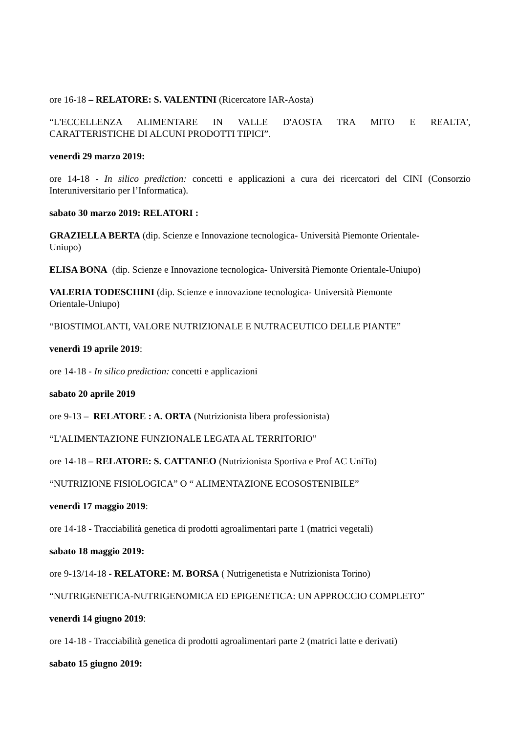ore 16-18 – RELATORE: S. VALENTINI (Ricercatore IAR-Aosta)
“L'ECCELLENZA ALIMENTARE IN VALLE D'AOSTA TRA MITO E REALTA', CARATTERISTICHE DI ALCUNI PRODOTTI TIPICI”.
venerdì 29 marzo 2019:
ore 14-18 - In silico prediction: concetti e applicazioni a cura dei ricercatori del CINI (Consorzio Interuniversitario per l’Informatica).
sabato 30 marzo 2019: RELATORI :
GRAZIELLA BERTA (dip. Scienze e Innovazione tecnologica- Università Piemonte Orientale-
Uniupo)
ELISA BONA (dip. Scienze e Innovazione tecnologica- Università Piemonte Orientale-Uniupo)
VALERIA TODESCHINI (dip. Scienze e innovazione tecnologica- Università Piemonte
Orientale-Uniupo)
“BIOSTIMOLANTI, VALORE NUTRIZIONALE E NUTRACEUTICO DELLE PIANTE”
venerdì 19 aprile 2019:
ore 14-18 - In silico prediction: concetti e applicazioni
sabato 20 aprile 2019
ore 9-13 – RELATORE : A. ORTA (Nutrizionista libera professionista)
“L'ALIMENTAZIONE FUNZIONALE LEGATA AL TERRITORIO”
ore 14-18 – RELATORE: S. CATTANEO (Nutrizionista Sportiva e Prof AC UniTo)
“NUTRIZIONE FISIOLOGICA” O “ ALIMENTAZIONE ECOSOSTENIBILE”
venerdì 17 maggio 2019:
ore 14-18 - Tracciabilità genetica di prodotti agroalimentari parte 1 (matrici vegetali)
sabato 18 maggio 2019:
ore 9-13/14-18 - RELATORE: M. BORSA ( Nutrigenetista e Nutrizionista Torino)
“NUTRIGENETICA-NUTRIGENOMICA ED EPIGENETICA: UN APPROCCIO COMPLETO”
venerdì 14 giugno 2019:
ore 14-18 - Tracciabilità genetica di prodotti agroalimentari parte 2 (matrici latte e derivati)
sabato 15 giugno 2019: